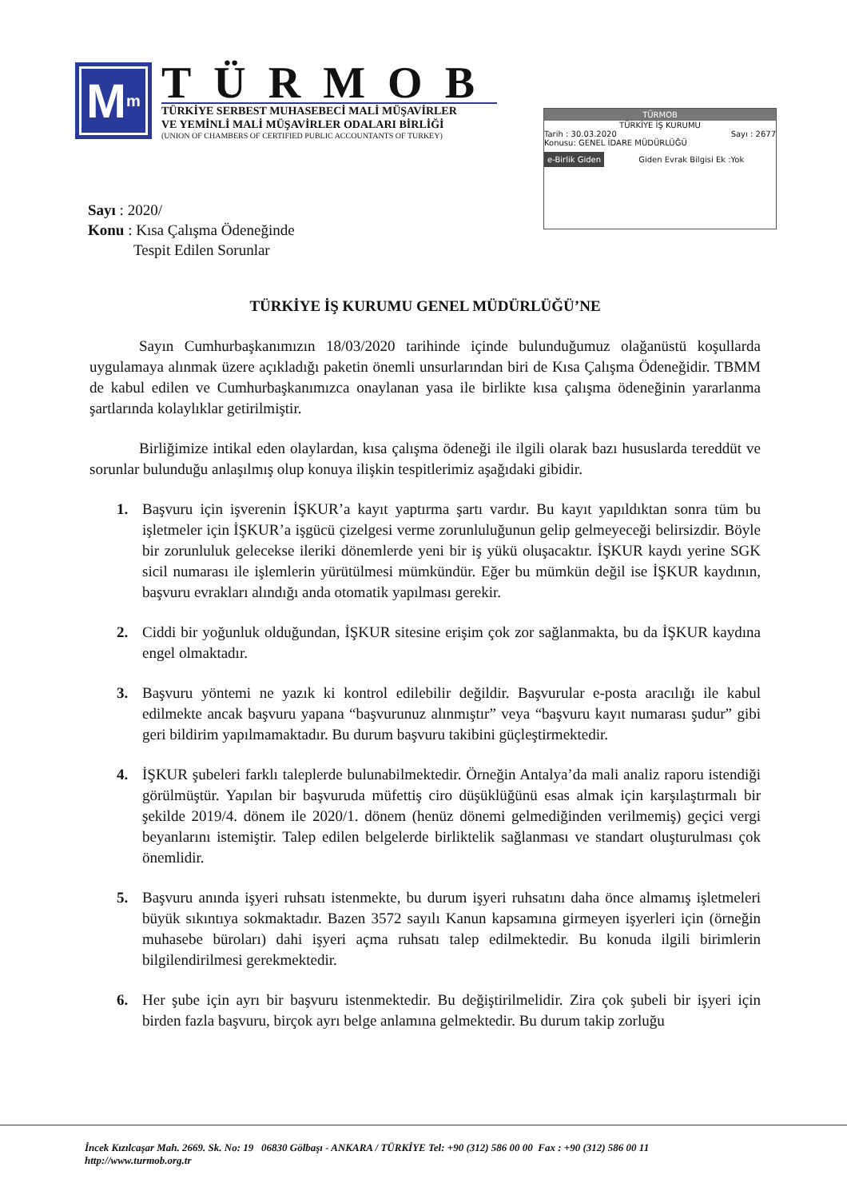M<sup>m</sup>
TÜRMOB
TÜRKİYE SERBEST MUHASEBECİ MALİ MÜŞAVİRLER
VE YEMİNLİ MALİ MÜŞAVİRLER ODALARI BİRLİĞİ
(UNION OF CHAMBERS OF CERTIFIED PUBLIC ACCOUNTANTS OF TURKEY)
TÜRMOB
TÜRKİYE İŞ KURUMU
Tarih : 30.03.2020 Sayı : 2677
Konusu: GENEL İDARE MÜDÜRLÜĞÜ
e-Birlik Giden Giden Evrak Bilgisi Ek :Yok
Sayı : 2020/
Konu : Kısa Çalışma Ödeneğinde
Tespit Edilen Sorunlar
TÜRKİYE İŞ KURUMU GENEL MÜDÜRLÜĞÜ’NE
Sayın Cumhurbaşkanımızın 18/03/2020 tarihinde içinde bulunduğumuz olağanüstü koşullarda uygulamaya alınmak üzere açıkladığı paketin önemli unsurlarından biri de Kısa Çalışma Ödeneğidir. TBMM de kabul edilen ve Cumhurbaşkanımızca onaylanan yasa ile birlikte kısa çalışma ödeneğinin yararlanma şartlarında kolaylıklar getirilmiştir.
Birliğimize intikal eden olaylardan, kısa çalışma ödeneği ile ilgili olarak bazı hususlarda tereddüt ve sorunlar bulunduğu anlaşılmış olup konuya ilişkin tespitlerimiz aşağıdaki gibidir.
1. Başvuru için işverenin İŞKUR’a kayıt yaptırma şartı vardır. Bu kayıt yapıldıktan sonra tüm bu işletmeler için İŞKUR’a işgücü çizelgesi verme zorunluluğunun gelip gelmeyeceği belirsizdir. Böyle bir zorunluluk gelecekse ileriki dönemlerde yeni bir iş yükü oluşacaktır. İŞKUR kaydı yerine SGK sicil numarası ile işlemlerin yürütülmesi mümkündür. Eğer bu mümkün değil ise İŞKUR kaydının, başvuru evrakları alındığı anda otomatik yapılması gerekir.
2. Ciddi bir yoğunluk olduğundan, İŞKUR sitesine erişim çok zor sağlanmakta, bu da İŞKUR kaydına engel olmaktadır.
3. Başvuru yöntemi ne yazık ki kontrol edilebilir değildir. Başvurular e-posta aracılığı ile kabul edilmekte ancak başvuru yapana “başvurunuz alınmıştır” veya “başvuru kayıt numarası şudur” gibi geri bildirim yapılmamaktadır. Bu durum başvuru takibini güçleştirmektedir.
4. İŞKUR şubeleri farklı taleplerde bulunabilmektedir. Örneğin Antalya’da mali analiz raporu istendiği görülmüştür. Yapılan bir başvuruda müfettiş ciro düşüklüğünü esas almak için karşılaştırmalı bir şekilde 2019/4. dönem ile 2020/1. dönem (henüz dönemi gelmediğinden verilmemiş) geçici vergi beyanlarını istemiştir. Talep edilen belgelerde birliktelik sağlanması ve standart oluşturulması çok önemlidir.
5. Başvuru anında işyeri ruhsatı istenmekte, bu durum işyeri ruhsatını daha önce almamış işletmeleri büyük sıkıntıya sokmaktadır. Bazen 3572 sayılı Kanun kapsamına girmeyen işyerleri için (örneğin muhasebe büroları) dahi işyeri açma ruhsatı talep edilmektedir. Bu konuda ilgili birimlerin bilgilendirilmesi gerekmektedir.
6. Her şube için ayrı bir başvuru istenmektedir. Bu değiştirilmelidir. Zira çok şubeli bir işyeri için birden fazla başvuru, birçok ayrı belge anlamına gelmektedir. Bu durum takip zorluğu
İncek Kızılcaşar Mah. 2669. Sk. No: 19 06830 Gölbaşı - ANKARA / TÜRKİYE Tel: +90 (312) 586 00 00 Fax : +90 (312) 586 00 11
http://www.turmob.org.tr